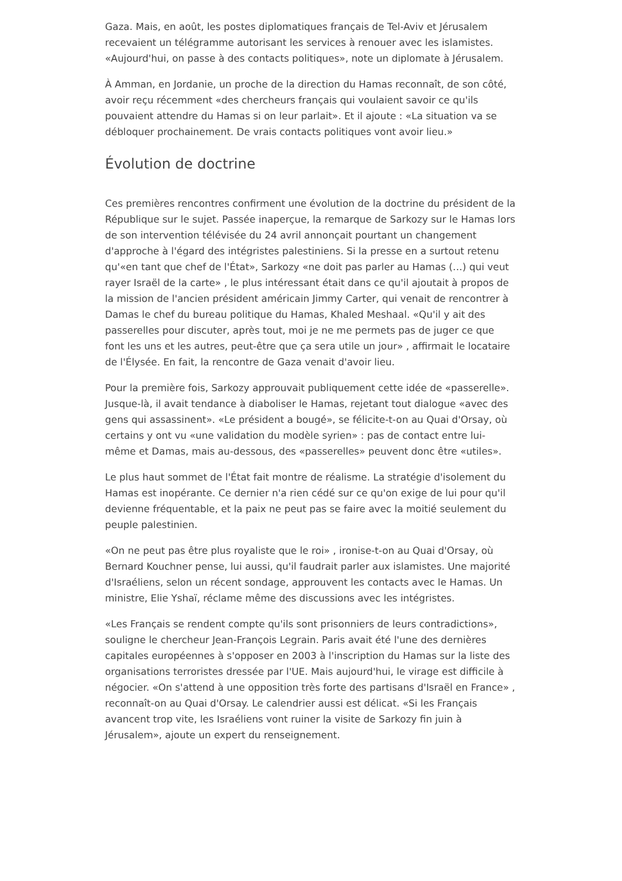Gaza. Mais, en août, les postes diplomatiques français de Tel-Aviv et Jérusalem recevaient un télégramme autorisant les services à renouer avec les islamistes. «Aujourd'hui, on passe à des contacts politiques», note un diplomate à Jérusalem.
À Amman, en Jordanie, un proche de la direction du Hamas reconnaît, de son côté, avoir reçu récemment «des chercheurs français qui voulaient savoir ce qu'ils pouvaient attendre du Hamas si on leur parlait». Et il ajoute : «La situation va se débloquer prochainement. De vrais contacts politiques vont avoir lieu.»
Évolution de doctrine
Ces premières rencontres confirment une évolution de la doctrine du président de la République sur le sujet. Passée inaperçue, la remarque de Sarkozy sur le Hamas lors de son intervention télévisée du 24 avril annonçait pourtant un changement d'approche à l'égard des intégristes palestiniens. Si la presse en a surtout retenu qu'«en tant que chef de l'État», Sarkozy «ne doit pas parler au Hamas (…) qui veut rayer Israël de la carte» , le plus intéressant était dans ce qu'il ajoutait à propos de la mission de l'ancien président américain Jimmy Carter, qui venait de rencontrer à Damas le chef du bureau politique du Hamas, Khaled Meshaal. «Qu'il y ait des passerelles pour discuter, après tout, moi je ne me permets pas de juger ce que font les uns et les autres, peut-être que ça sera utile un jour» , affirmait le locataire de l'Élysée. En fait, la rencontre de Gaza venait d'avoir lieu.
Pour la première fois, Sarkozy approuvait publiquement cette idée de «passerelle». Jusque-là, il avait tendance à diaboliser le Hamas, rejetant tout dialogue «avec des gens qui assassinent». «Le président a bougé», se félicite-t-on au Quai d'Orsay, où certains y ont vu «une validation du modèle syrien» : pas de contact entre lui-même et Damas, mais au-dessous, des «passerelles» peuvent donc être «utiles».
Le plus haut sommet de l'État fait montre de réalisme. La stratégie d'isolement du Hamas est inopérante. Ce dernier n'a rien cédé sur ce qu'on exige de lui pour qu'il devienne fréquentable, et la paix ne peut pas se faire avec la moitié seulement du peuple palestinien.
«On ne peut pas être plus royaliste que le roi» , ironise-t-on au Quai d'Orsay, où Bernard Kouchner pense, lui aussi, qu'il faudrait parler aux islamistes. Une majorité d'Israéliens, selon un récent sondage, approuvent les contacts avec le Hamas. Un ministre, Elie Yshaï, réclame même des discussions avec les intégristes.
«Les Français se rendent compte qu'ils sont prisonniers de leurs contradictions», souligne le chercheur Jean-François Legrain. Paris avait été l'une des dernières capitales européennes à s'opposer en 2003 à l'inscription du Hamas sur la liste des organisations terroristes dressée par l'UE. Mais aujourd'hui, le virage est difficile à négocier. «On s'attend à une opposition très forte des partisans d'Israël en France» , reconnaît-on au Quai d'Orsay. Le calendrier aussi est délicat. «Si les Français avancent trop vite, les Israéliens vont ruiner la visite de Sarkozy fin juin à Jérusalem», ajoute un expert du renseignement.